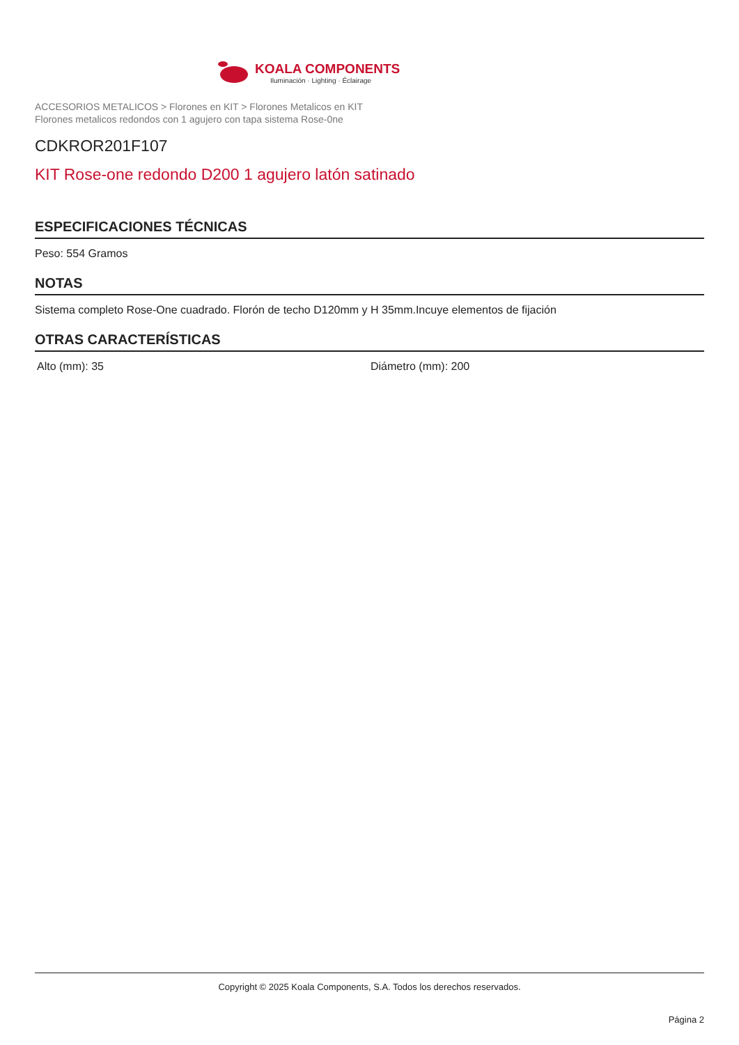KOALA COMPONENTS
Iluminación · Lighting · Éclairage
ACCESORIOS METALICOS > Florones en KIT > Florones Metalicos en KIT
Florones metalicos redondos con 1 agujero con tapa sistema Rose-0ne
CDKROR201F107
KIT Rose-one redondo D200 1 agujero latón satinado
ESPECIFICACIONES TÉCNICAS
Peso: 554 Gramos
NOTAS
Sistema completo Rose-One cuadrado. Florón de techo D120mm y H 35mm.Incuye elementos de fijación
OTRAS CARACTERÍSTICAS
Alto (mm): 35 Diámetro (mm): 200
Copyright © 2025 Koala Components, S.A. Todos los derechos reservados.
Página 2